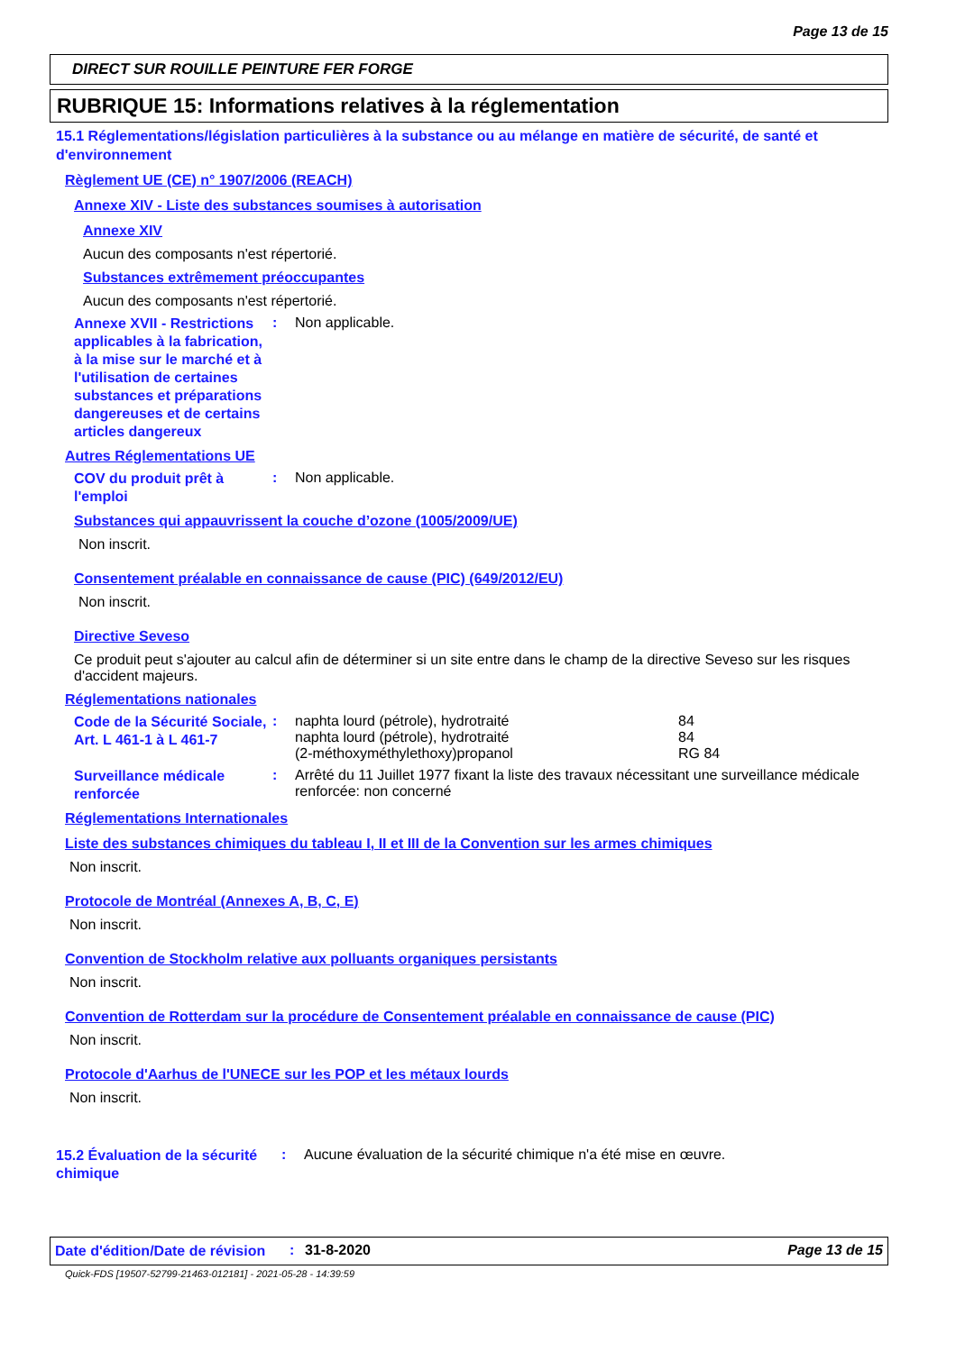Page 13 de 15
DIRECT SUR ROUILLE PEINTURE FER FORGE
RUBRIQUE 15: Informations relatives à la réglementation
15.1 Réglementations/législation particulières à la substance ou au mélange en matière de sécurité, de santé et d'environnement
Règlement UE (CE) n° 1907/2006 (REACH)
Annexe XIV - Liste des substances soumises à autorisation
Annexe XIV
Aucun des composants n'est répertorié.
Substances extrêmement préoccupantes
Aucun des composants n'est répertorié.
Annexe XVII - Restrictions applicables à la fabrication, à la mise sur le marché et à l'utilisation de certaines substances et préparations dangereuses et de certains articles dangereux
: Non applicable.
Autres Réglementations UE
COV du produit prêt à l'emploi
: Non applicable.
Substances qui appauvrissent la couche d’ozone (1005/2009/UE)
Non inscrit.
Consentement préalable en connaissance de cause (PIC) (649/2012/EU)
Non inscrit.
Directive Seveso
Ce produit peut s'ajouter au calcul afin de déterminer si un site entre dans le champ de la directive Seveso sur les risques d'accident majeurs.
Réglementations nationales
Code de la Sécurité Sociale, Art. L 461-1 à L 461-7
:
| naphta lourd (pétrole), hydrotraité | 84 |
| naphta lourd (pétrole), hydrotraité | 84 |
| (2-méthoxyméthylethoxy)propanol | RG 84 |
Surveillance médicale renforcée
: Arrêté du 11 Juillet 1977 fixant la liste des travaux nécessitant une surveillance médicale renforcée: non concerné
Réglementations Internationales
Liste des substances chimiques du tableau I, II et III de la Convention sur les armes chimiques
Non inscrit.
Protocole de Montréal (Annexes A, B, C, E)
Non inscrit.
Convention de Stockholm relative aux polluants organiques persistants
Non inscrit.
Convention de Rotterdam sur la procédure de Consentement préalable en connaissance de cause (PIC)
Non inscrit.
Protocole d'Aarhus de l'UNECE sur les POP et les métaux lourds
Non inscrit.
15.2 Évaluation de la sécurité chimique
: Aucune évaluation de la sécurité chimique n'a été mise en œuvre.
Date d'édition/Date de révision
: 31-8-2020 Page 13 de 15
Quick-FDS [19507-52799-21463-012181] - 2021-05-28 - 14:39:59